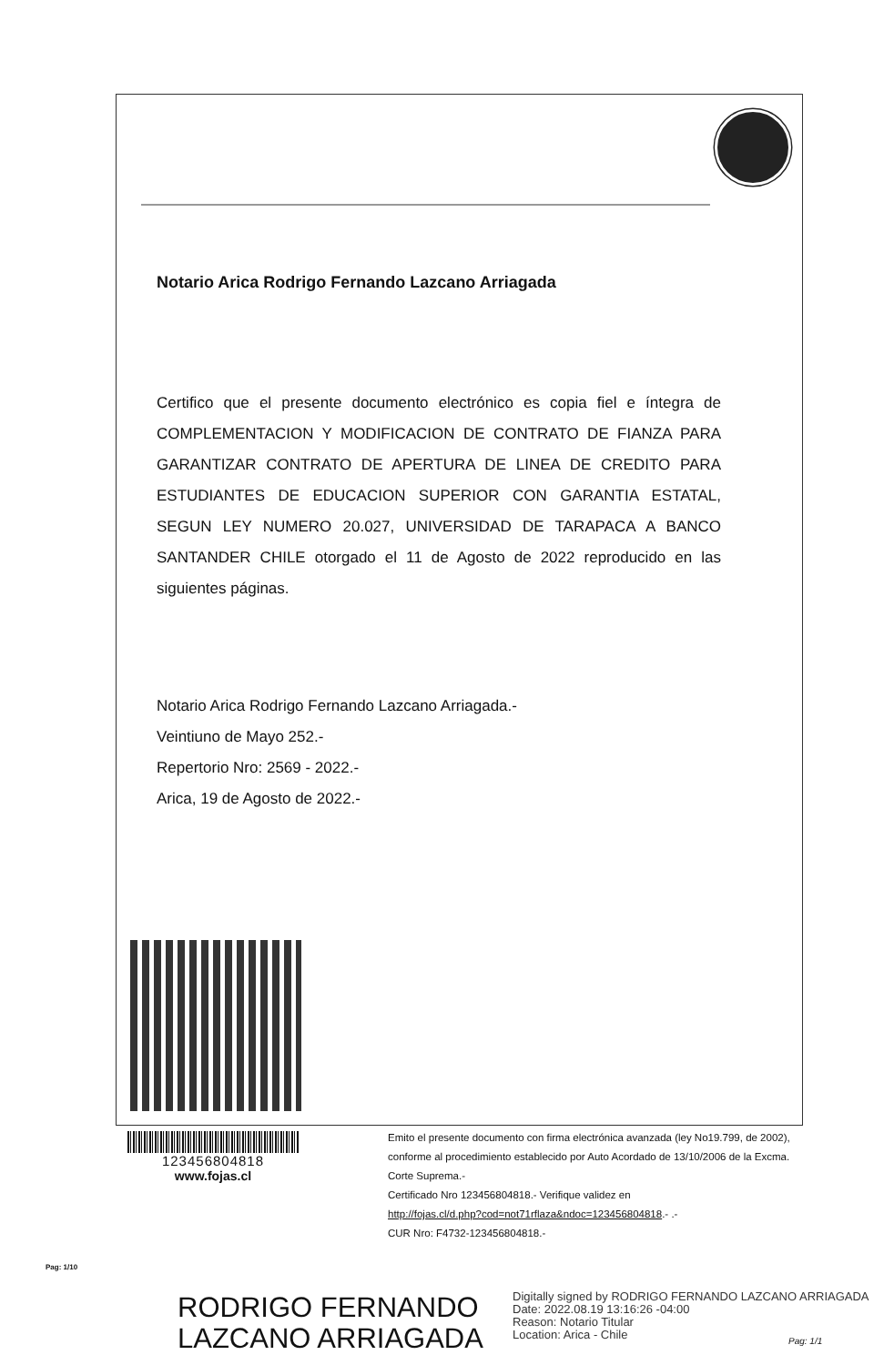Notario Arica Rodrigo Fernando Lazcano Arriagada
Certifico que el presente documento electrónico es copia fiel e íntegra de COMPLEMENTACION Y MODIFICACION DE CONTRATO DE FIANZA PARA GARANTIZAR CONTRATO DE APERTURA DE LINEA DE CREDITO PARA ESTUDIANTES DE EDUCACION SUPERIOR CON GARANTIA ESTATAL, SEGUN LEY NUMERO 20.027, UNIVERSIDAD DE TARAPACA A BANCO SANTANDER CHILE otorgado el 11 de Agosto de 2022 reproducido en las siguientes páginas.
Notario Arica Rodrigo Fernando Lazcano Arriagada.-
Veintiuno de Mayo 252.-
Repertorio Nro: 2569 - 2022.-
Arica, 19 de Agosto de 2022.-
123456804818
www.fojas.cl
Emito el presente documento con firma electrónica avanzada (ley No19.799, de 2002), conforme al procedimiento establecido por Auto Acordado de 13/10/2006 de la Excma. Corte Suprema.-
Certificado Nro 123456804818.- Verifique validez en
http://fojas.cl/d.php?cod=not71rflaza&ndoc=123456804818.- .-
CUR Nro: F4732-123456804818.-
Pag: 1/10
RODRIGO FERNANDO
LAZCANO ARRIAGADA
Digitally signed by RODRIGO FERNANDO LAZCANO ARRIAGADA
Date: 2022.08.19 13:16:26 -04:00
Reason: Notario Titular
Location: Arica - Chile
Pag: 1/1